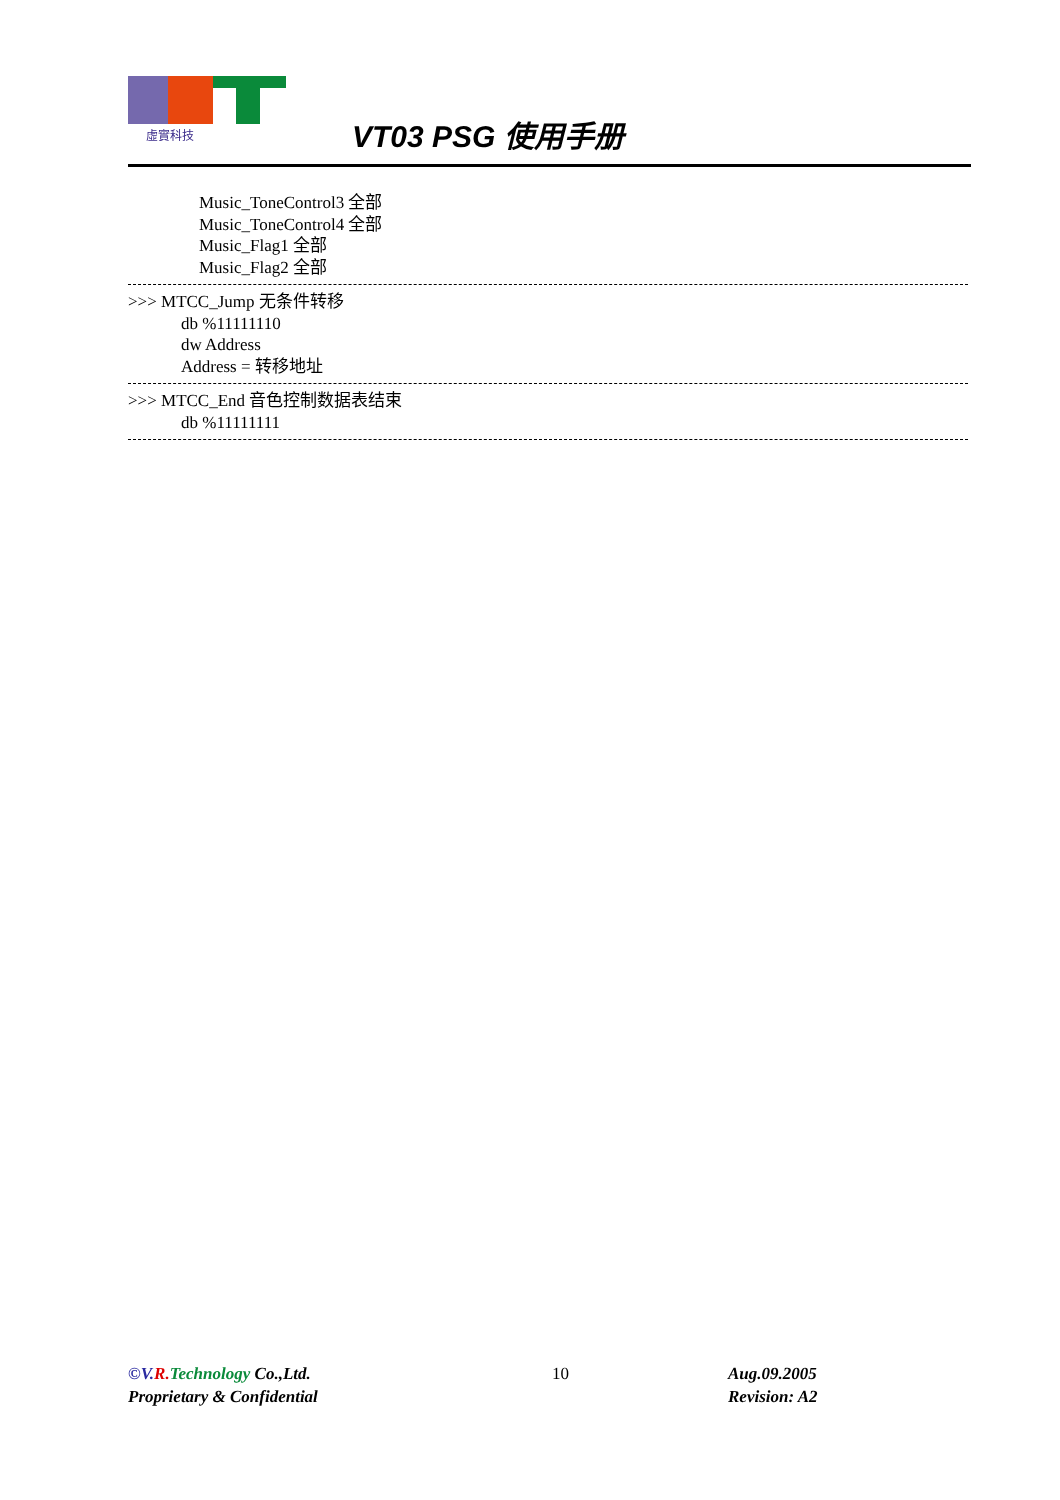虛實科技
VT03 PSG 使用手册
Music_ToneControl3 全部
Music_ToneControl4 全部
Music_Flag1 全部
Music_Flag2 全部
>>> MTCC_Jump 无条件转移
db %11111110
dw Address
Address = 转移地址
>>> MTCC_End 音色控制数据表结束
db %11111111
©V. R. Technology Co.,Ltd.
Proprietary & Confidential
10
Aug.09.2005
Revision: A2